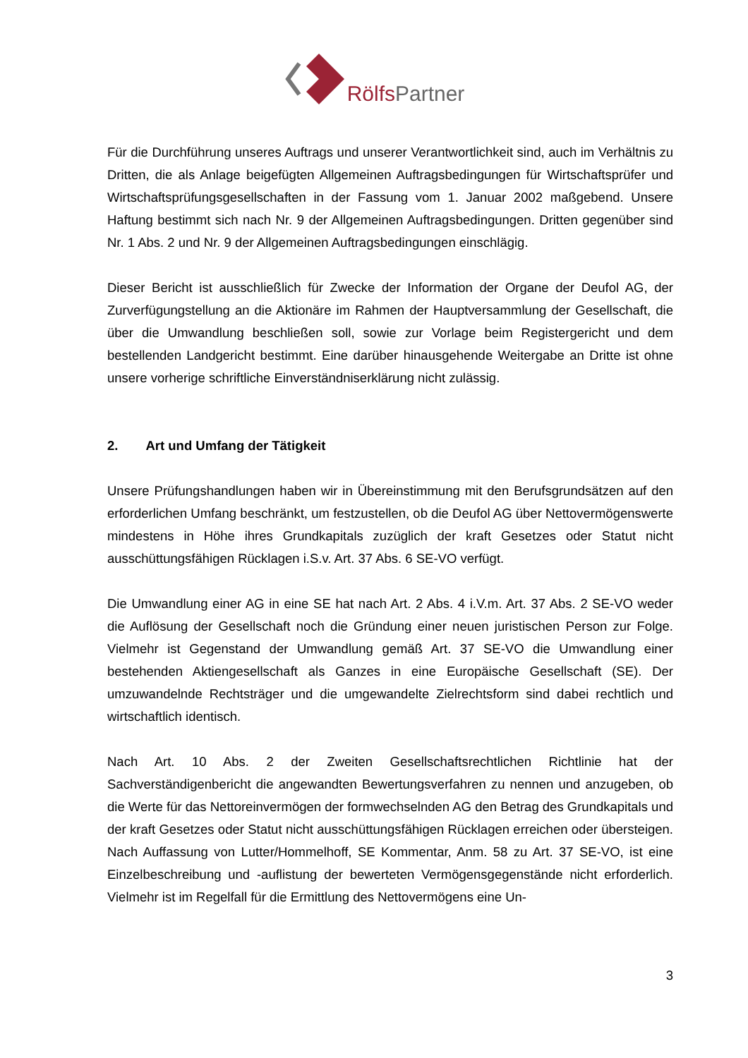Rölfs Partner
Für die Durchführung unseres Auftrags und unserer Verantwortlichkeit sind, auch im Verhältnis zu Dritten, die als Anlage beigefügten Allgemeinen Auftragsbedingungen für Wirtschaftsprüfer und Wirtschaftsprüfungsgesellschaften in der Fassung vom 1. Januar 2002 maßgebend. Unsere Haftung bestimmt sich nach Nr. 9 der Allgemeinen Auftragsbedingungen. Dritten gegenüber sind Nr. 1 Abs. 2 und Nr. 9 der Allgemeinen Auftragsbedingungen einschlägig.
Dieser Bericht ist ausschließlich für Zwecke der Information der Organe der Deufol AG, der Zurverfügungstellung an die Aktionäre im Rahmen der Hauptversammlung der Gesellschaft, die über die Umwandlung beschließen soll, sowie zur Vorlage beim Registergericht und dem bestellenden Landgericht bestimmt. Eine darüber hinausgehende Weitergabe an Dritte ist ohne unsere vorherige schriftliche Einverständniserklärung nicht zulässig.
2. Art und Umfang der Tätigkeit
Unsere Prüfungshandlungen haben wir in Übereinstimmung mit den Berufsgrundsätzen auf den erforderlichen Umfang beschränkt, um festzustellen, ob die Deufol AG über Nettovermögenswerte mindestens in Höhe ihres Grundkapitals zuzüglich der kraft Gesetzes oder Statut nicht ausschüttungsfähigen Rücklagen i.S.v. Art. 37 Abs. 6 SE-VO verfügt.
Die Umwandlung einer AG in eine SE hat nach Art. 2 Abs. 4 i.V.m. Art. 37 Abs. 2 SE-VO weder die Auflösung der Gesellschaft noch die Gründung einer neuen juristischen Person zur Folge. Vielmehr ist Gegenstand der Umwandlung gemäß Art. 37 SE-VO die Umwandlung einer bestehenden Aktiengesellschaft als Ganzes in eine Europäische Gesellschaft (SE). Der umzuwandelnde Rechtsträger und die umgewandelte Zielrechtsform sind dabei rechtlich und wirtschaftlich identisch.
Nach Art. 10 Abs. 2 der Zweiten Gesellschaftsrechtlichen Richtlinie hat der Sachverständigenbericht die angewandten Bewertungsverfahren zu nennen und anzugeben, ob die Werte für das Nettoreinvermögen der formwechselnden AG den Betrag des Grundkapitals und der kraft Gesetzes oder Statut nicht ausschüttungsfähigen Rücklagen erreichen oder übersteigen. Nach Auffassung von Lutter/Hommelhoff, SE Kommentar, Anm. 58 zu Art. 37 SE-VO, ist eine Einzelbeschreibung und -auflistung der bewerteten Vermögensgegenstände nicht erforderlich. Vielmehr ist im Regelfall für die Ermittlung des Nettovermögens eine Un-
3